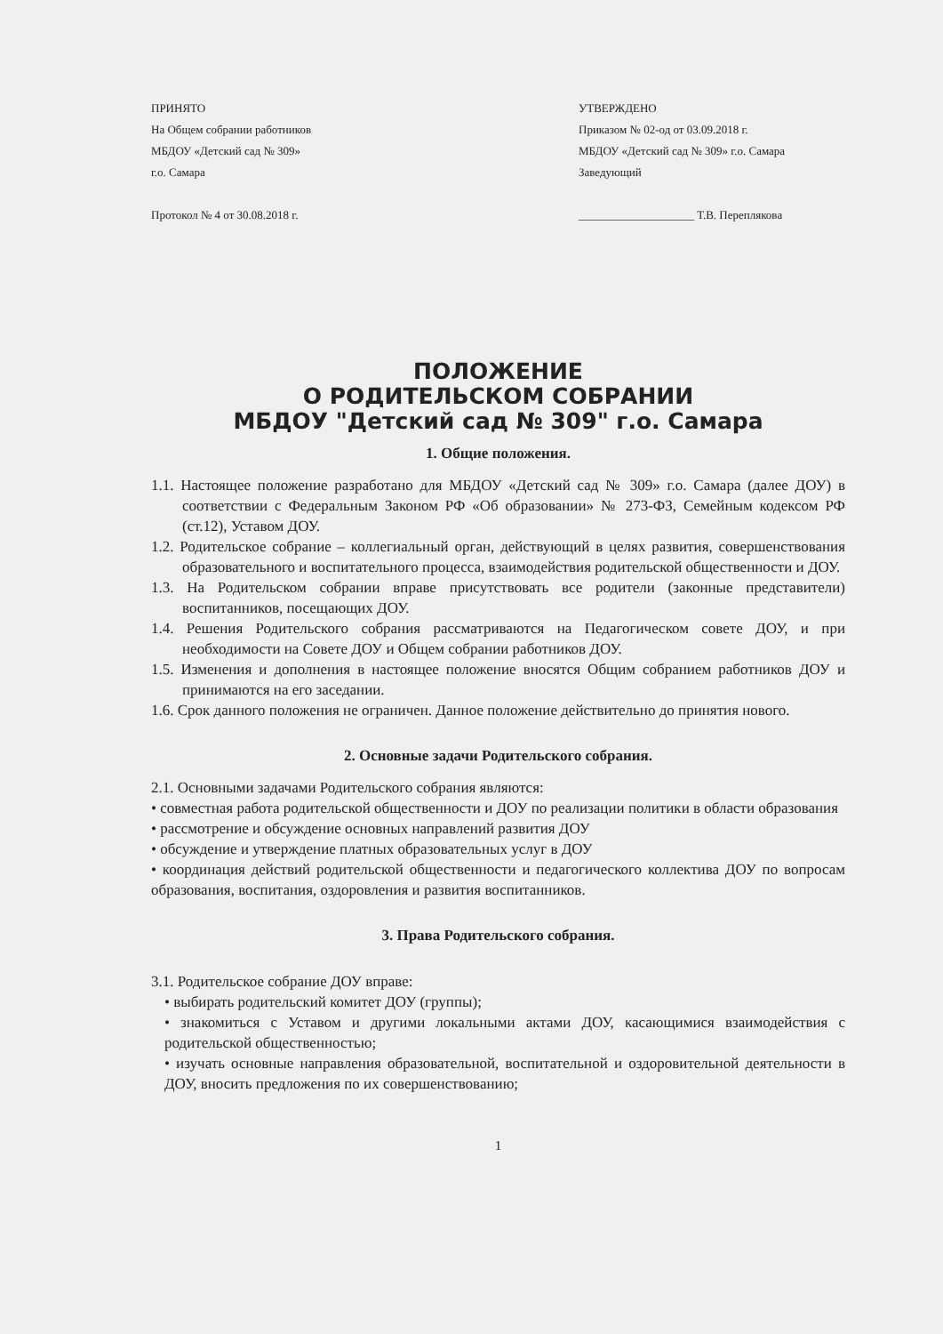ПРИНЯТО
На Общем собрании работников
МБДОУ «Детский сад № 309»
г.о. Самара
Протокол № 4 от 30.08.2018 г.
УТВЕРЖДЕНО
Приказом № 02-од от 03.09.2018 г.
МБДОУ «Детский сад № 309» г.о. Самара
Заведующий
____________________ Т.В. Перепляковa
ПОЛОЖЕНИЕ
О РОДИТЕЛЬСКОМ СОБРАНИИ
МБДОУ "Детский сад № 309" г.о. Самара
1. Общие положения.
1.1. Настоящее положение разработано для МБДОУ «Детский сад № 309» г.о. Самара (далее ДОУ) в соответствии с Федеральным Законом РФ «Об образовании» № 273-ФЗ, Семейным кодексом РФ (ст.12), Уставом ДОУ.
1.2. Родительское собрание – коллегиальный орган, действующий в целях развития, совершенствования образовательного и воспитательного процесса, взаимодействия родительской общественности и ДОУ.
1.3. На Родительском собрании вправе присутствовать все родители (законные представители) воспитанников, посещающих ДОУ.
1.4. Решения Родительского собрания рассматриваются на Педагогическом совете ДОУ, и при необходимости на Совете ДОУ и Общем собрании работников ДОУ.
1.5. Изменения и дополнения в настоящее положение вносятся Общим собранием работников ДОУ и принимаются на его заседании.
1.6. Срок данного положения не ограничен. Данное положение действительно до принятия нового.
2. Основные задачи Родительского собрания.
2.1. Основными задачами Родительского собрания являются:
• совместная работа родительской общественности и ДОУ по реализации политики в области образования
• рассмотрение и обсуждение основных направлений развития ДОУ
• обсуждение и утверждение платных образовательных услуг в ДОУ
• координация действий родительской общественности и педагогического коллектива ДОУ по вопросам образования, воспитания, оздоровления и развития воспитанников.
3. Права Родительского собрания.
3.1. Родительское собрание ДОУ вправе:
• выбирать родительский комитет ДОУ (группы);
• знакомиться с Уставом и другими локальными актами ДОУ, касающимися взаимодействия с родительской общественностью;
• изучать основные направления образовательной, воспитательной и оздоровительной деятельности в ДОУ, вносить предложения по их совершенствованию;
1